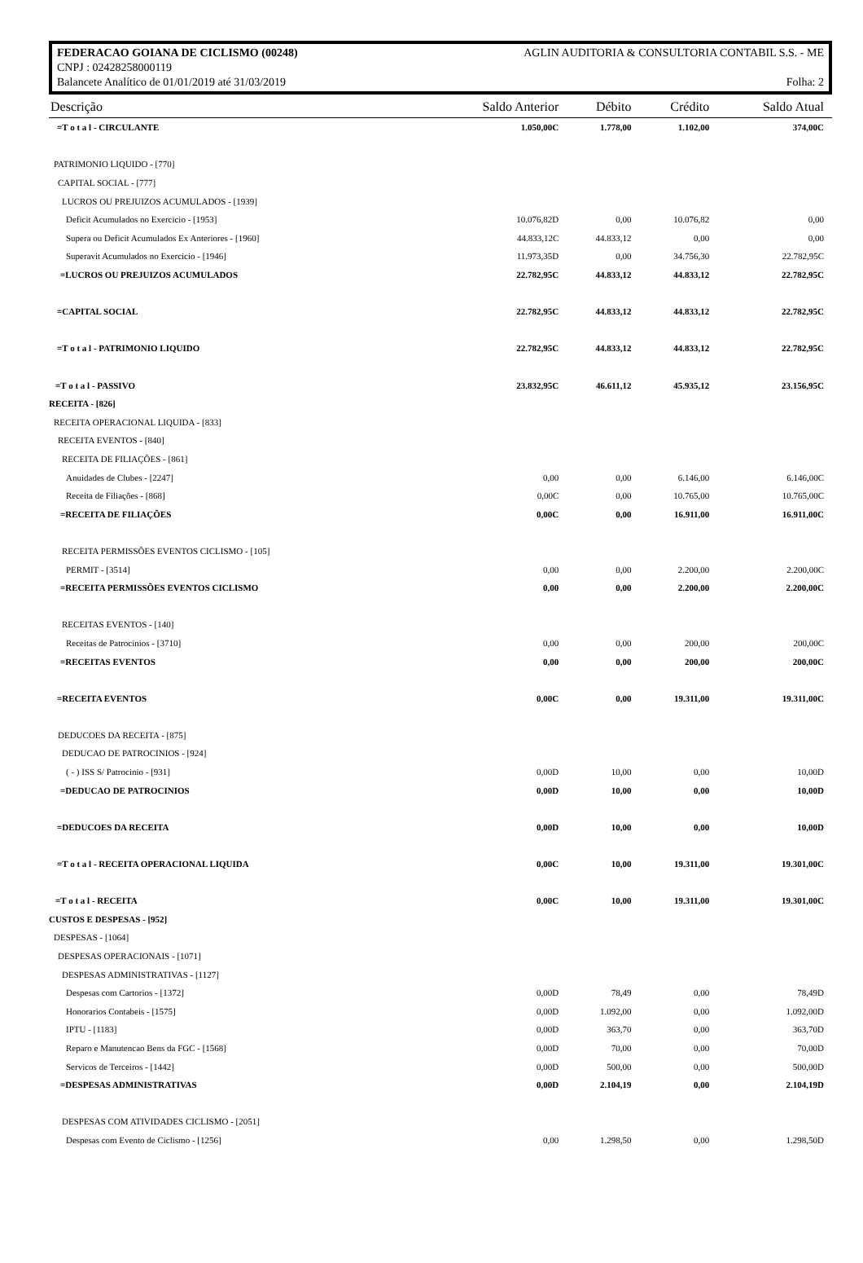FEDERACAO GOIANA DE CICLISMO (00248) AGLIN AUDITORIA & CONSULTORIA CONTABIL S.S. - ME
CNPJ : 02428258000119
Balancete Analítico de 01/01/2019 até 31/03/2019 Folha: 2
| Descrição | Saldo Anterior | Débito | Crédito | Saldo Atual |
| --- | --- | --- | --- | --- |
| =T o t a l - CIRCULANTE | 1.050,00C | 1.778,00 | 1.102,00 | 374,00C |
| PATRIMONIO LIQUIDO - [770] | | | | |
| CAPITAL SOCIAL - [777] | | | | |
| LUCROS OU PREJUIZOS ACUMULADOS - [1939] | | | | |
| Deficit Acumulados no Exercicio - [1953] | 10.076,82D | 0,00 | 10.076,82 | 0,00 |
| Supera ou Deficit Acumulados Ex Anteriores - [1960] | 44.833,12C | 44.833,12 | 0,00 | 0,00 |
| Superavit Acumulados no Exercicio - [1946] | 11.973,35D | 0,00 | 34.756,30 | 22.782,95C |
| =LUCROS OU PREJUIZOS ACUMULADOS | 22.782,95C | 44.833,12 | 44.833,12 | 22.782,95C |
| =CAPITAL SOCIAL | 22.782,95C | 44.833,12 | 44.833,12 | 22.782,95C |
| =T o t a l - PATRIMONIO LIQUIDO | 22.782,95C | 44.833,12 | 44.833,12 | 22.782,95C |
| =T o t a l - PASSIVO | 23.832,95C | 46.611,12 | 45.935,12 | 23.156,95C |
| RECEITA - [826] | | | | |
| RECEITA OPERACIONAL LIQUIDA - [833] | | | | |
| RECEITA EVENTOS - [840] | | | | |
| RECEITA DE FILIAÇÕES - [861] | | | | |
| Anuidades de Clubes - [2247] | 0,00 | 0,00 | 6.146,00 | 6.146,00C |
| Receita de Filiações - [868] | 0,00C | 0,00 | 10.765,00 | 10.765,00C |
| =RECEITA DE FILIAÇÕES | 0,00C | 0,00 | 16.911,00 | 16.911,00C |
| RECEITA PERMISSÕES EVENTOS CICLISMO - [105] | | | | |
| PERMIT - [3514] | 0,00 | 0,00 | 2.200,00 | 2.200,00C |
| =RECEITA PERMISSÕES EVENTOS CICLISMO | 0,00 | 0,00 | 2.200,00 | 2.200,00C |
| RECEITAS EVENTOS - [140] | | | | |
| Receitas de Patrocinios - [3710] | 0,00 | 0,00 | 200,00 | 200,00C |
| =RECEITAS EVENTOS | 0,00 | 0,00 | 200,00 | 200,00C |
| =RECEITA EVENTOS | 0,00C | 0,00 | 19.311,00 | 19.311,00C |
| DEDUCOES DA RECEITA - [875] | | | | |
| DEDUCAO DE PATROCINIOS - [924] | | | | |
| ( - ) ISS S/ Patrocinio - [931] | 0,00D | 10,00 | 0,00 | 10,00D |
| =DEDUCAO DE PATROCINIOS | 0,00D | 10,00 | 0,00 | 10,00D |
| =DEDUCOES DA RECEITA | 0,00D | 10,00 | 0,00 | 10,00D |
| =T o t a l - RECEITA OPERACIONAL LIQUIDA | 0,00C | 10,00 | 19.311,00 | 19.301,00C |
| =T o t a l - RECEITA | 0,00C | 10,00 | 19.311,00 | 19.301,00C |
| CUSTOS E DESPESAS - [952] | | | | |
| DESPESAS - [1064] | | | | |
| DESPESAS OPERACIONAIS - [1071] | | | | |
| DESPESAS ADMINISTRATIVAS - [1127] | | | | |
| Despesas com Cartorios - [1372] | 0,00D | 78,49 | 0,00 | 78,49D |
| Honorarios Contabeis - [1575] | 0,00D | 1.092,00 | 0,00 | 1.092,00D |
| IPTU - [1183] | 0,00D | 363,70 | 0,00 | 363,70D |
| Reparo e Manutencao Bens da FGC - [1568] | 0,00D | 70,00 | 0,00 | 70,00D |
| Servicos de Terceiros - [1442] | 0,00D | 500,00 | 0,00 | 500,00D |
| =DESPESAS ADMINISTRATIVAS | 0,00D | 2.104,19 | 0,00 | 2.104,19D |
| DESPESAS COM ATIVIDADES CICLISMO - [2051] | | | | |
| Despesas com Evento de Ciclismo - [1256] | 0,00 | 1.298,50 | 0,00 | 1.298,50D |